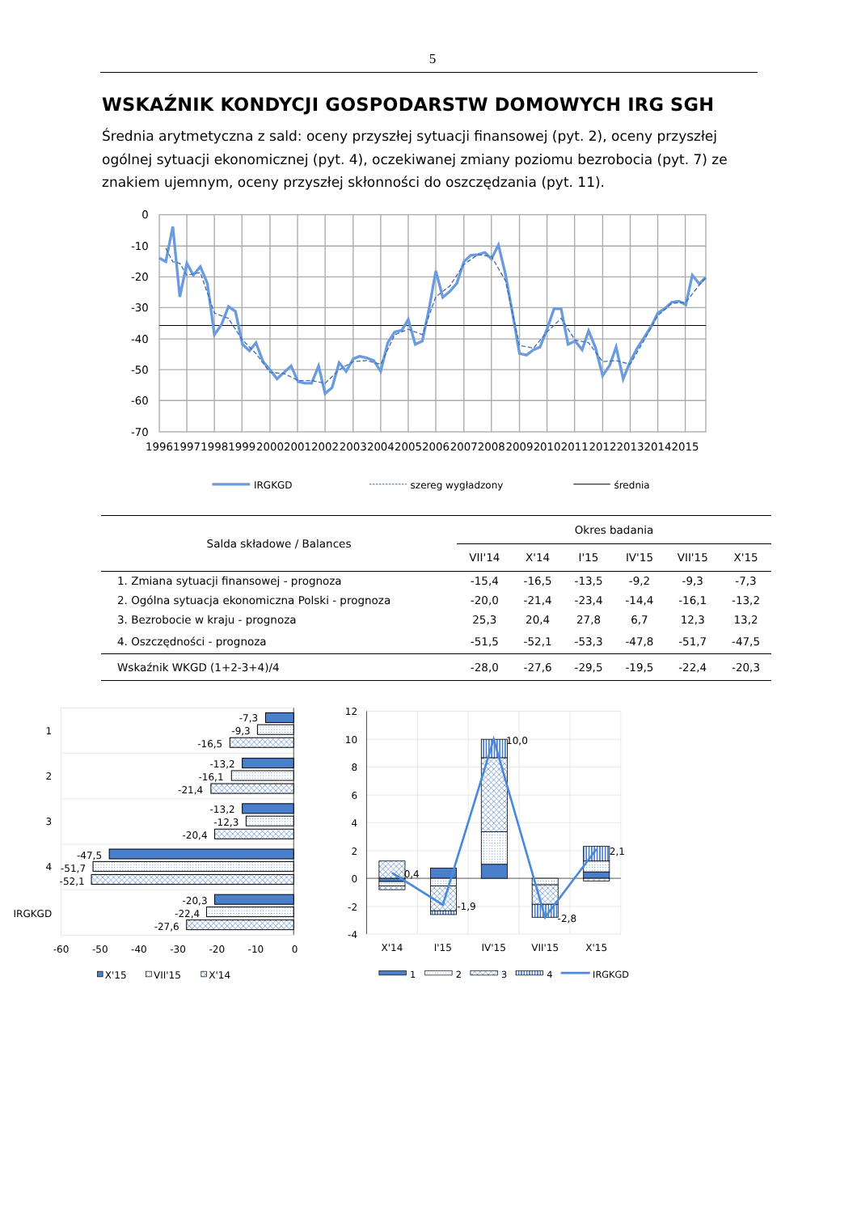5
WSKAŹNIK KONDYCJI GOSPODARSTW DOMOWYCH IRG SGH
Średnia arytmetyczna z sald: oceny przyszłej sytuacji finansowej (pyt. 2), oceny przyszłej ogólnej sytuacji ekonomicznej (pyt. 4), oczekiwanej zmiany poziomu bezrobocia (pyt. 7) ze znakiem ujemnym, oceny przyszłej skłonności do oszczędzania (pyt. 11).
0
-10
-20
-30
-40
-50
-60
-70
1996
1997
1998
1999
2000
2001
2002
2003
2004
2005
2006
2007
2008
2009
2010
2011
2012
2013
2014
2015
IRGKGD
szereg wygładzony
średnia
| Salda składowe / Balances | Okres badania | | | | | |
| | VII'14 | X'14 | I'15 | IV'15 | VII'15 | X'15 |
| 1. Zmiana sytuacji finansowej - prognoza | -15,4 | -16,5 | -13,5 | -9,2 | -9,3 | -7,3 |
| 2. Ogólna sytuacja ekonomiczna Polski - prognoza | -20,0 | -21,4 | -23,4 | -14,4 | -16,1 | -13,2 |
| 3. Bezrobocie w kraju - prognoza | 25,3 | 20,4 | 27,8 | 6,7 | 12,3 | 13,2 |
| 4. Oszczędności - prognoza | -51,5 | -52,1 | -53,3 | -47,8 | -51,7 | -47,5 |
| Wskaźnik WKGD (1+2-3+4)/4 | -28,0 | -27,6 | -29,5 | -19,5 | -22,4 | -20,3 |
-7,3
-9,3
-16,5
-13,2
-16,1
-21,4
-13,2
-12,3
-20,4
-47,5
-51,7
-52,1
-20,3
-22,4
-27,6
1
2
3
4
IRGKGD
-60
-50
-40
-30
-20
-10
0
X'15
VII'15
X'14
0,4
-1,9
10,0
-2,8
2,1
12
10
8
6
4
2
0
-2
-4
X'14
I'15
IV'15
VII'15
X'15
1
2
3
4
IRGKGD